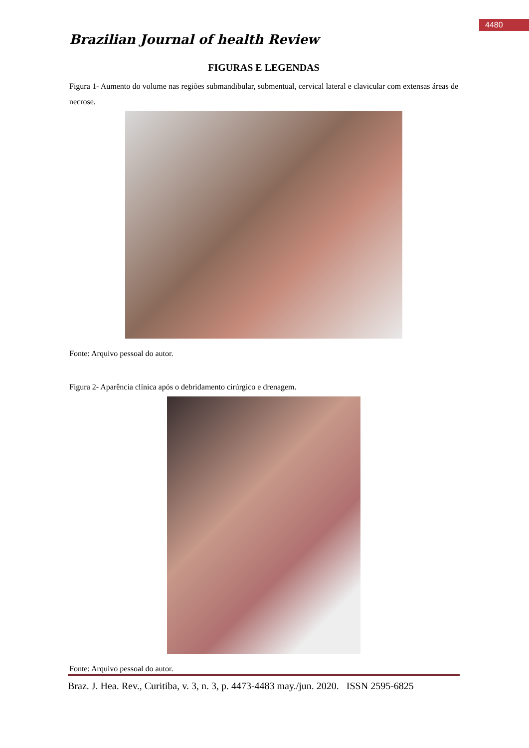4480
Brazilian Journal of health Review
FIGURAS E LEGENDAS
Figura 1- Aumento do volume nas regiões submandibular, submentual, cervical lateral e clavicular com extensas áreas de necrose.
Fonte: Arquivo pessoal do autor.
Figura 2- Aparência clínica após o debridamento cirúrgico e drenagem.
Fonte: Arquivo pessoal do autor.
Braz. J. Hea. Rev., Curitiba, v. 3, n. 3, p. 4473-4483 may./jun. 2020. ISSN 2595-6825